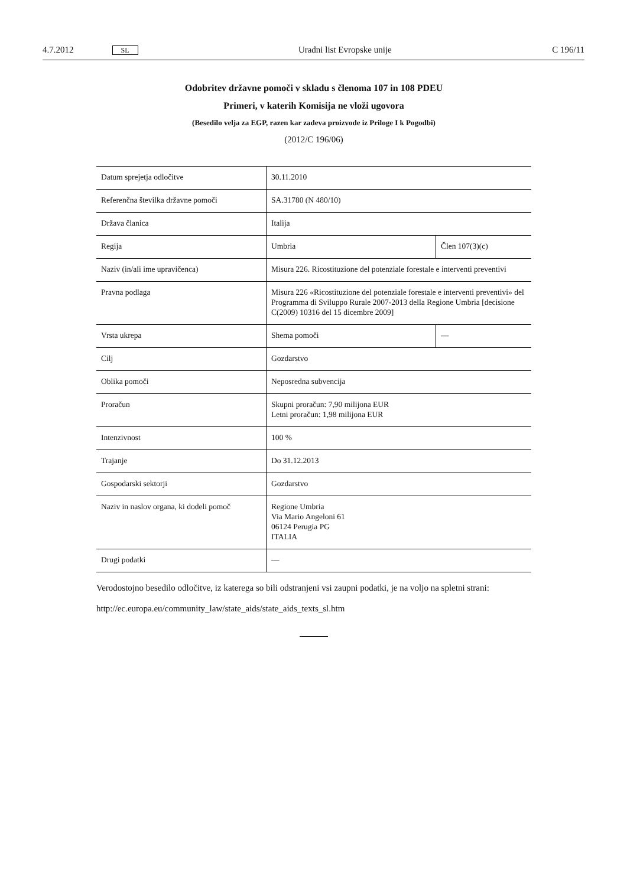4.7.2012 SL Uradni list Evropske unije C 196/11
Odobritev državne pomoči v skladu s členoma 107 in 108 PDEU
Primeri, v katerih Komisija ne vloži ugovora
(Besedilo velja za EGP, razen kar zadeva proizvode iz Priloge I k Pogodbi)
(2012/C 196/06)
| Datum sprejetja odločitve | 30.11.2010 | |
| Referenčna številka državne pomoči | SA.31780 (N 480/10) | |
| Država članica | Italija | |
| Regija | Umbria | Člen 107(3)(c) |
| Naziv (in/ali ime upravičenca) | Misura 226. Ricostituzione del potenziale forestale e interventi preventivi | |
| Pravna podlaga | Misura 226 «Ricostituzione del potenziale forestale e interventi preventivi» del Programma di Sviluppo Rurale 2007-2013 della Regione Umbria [decisione C(2009) 10316 del 15 dicembre 2009] | |
| Vrsta ukrepa | Shema pomoči | — |
| Cilj | Gozdarstvo | |
| Oblika pomoči | Neposredna subvencija | |
| Proračun | Skupni proračun: 7,90 milijona EUR Letni proračun: 1,98 milijona EUR | |
| Intenzivnost | 100 % | |
| Trajanje | Do 31.12.2013 | |
| Gospodarski sektorji | Gozdarstvo | |
| Naziv in naslov organa, ki dodeli pomoč | Regione Umbria Via Mario Angeloni 61 06124 Perugia PG ITALIA | |
| Drugi podatki | — | |
Verodostojno besedilo odločitve, iz katerega so bili odstranjeni vsi zaupni podatki, je na voljo na spletni strani:
http://ec.europa.eu/community_law/state_aids/state_aids_texts_sl.htm